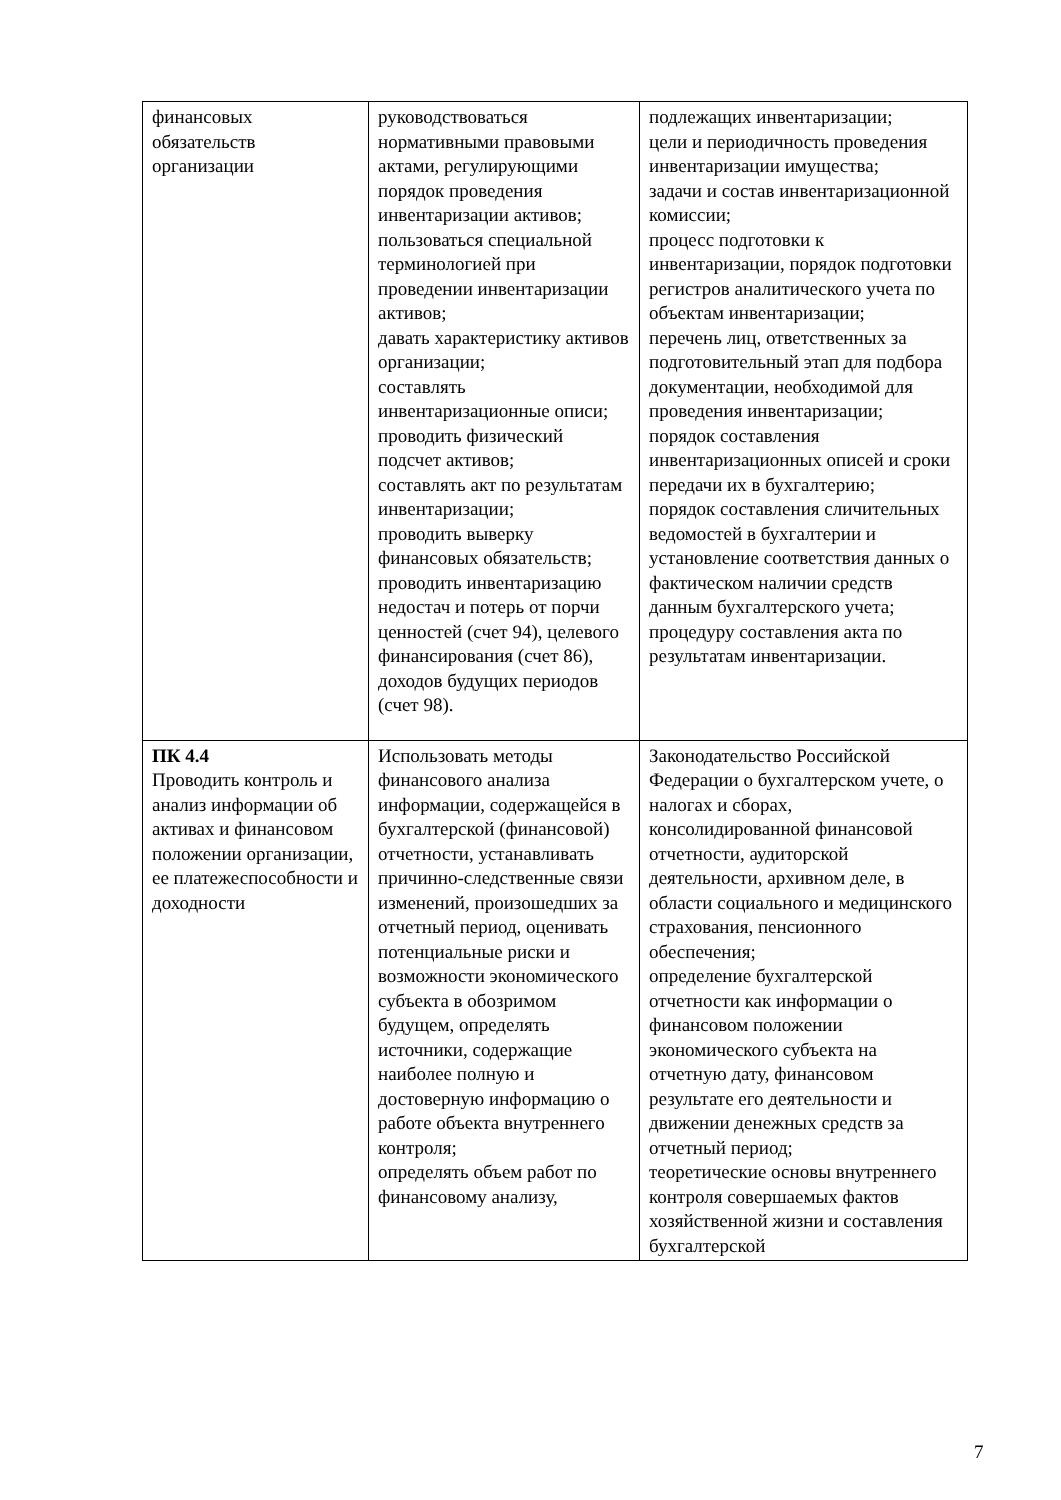| финансовых обязательств организации | руководствоваться нормативными правовыми актами, регулирующими порядок проведения инвентаризации активов; пользоваться специальной терминологией при проведении инвентаризации активов; давать характеристику активов организации; составлять инвентаризационные описи; проводить физический подсчет активов; составлять акт по результатам инвентаризации; проводить выверку финансовых обязательств; проводить инвентаризацию недостач и потерь от порчи ценностей (счет 94), целевого финансирования (счет 86), доходов будущих периодов (счет 98). | подлежащих инвентаризации; цели и периодичность проведения инвентаризации имущества; задачи и состав инвентаризационной комиссии; процесс подготовки к инвентаризации, порядок подготовки регистров аналитического учета по объектам инвентаризации; перечень лиц, ответственных за подготовительный этап для подбора документации, необходимой для проведения инвентаризации; порядок составления инвентаризационных описей и сроки передачи их в бухгалтерию; порядок составления сличительных ведомостей в бухгалтерии и установление соответствия данных о фактическом наличии средств данным бухгалтерского учета; процедуру составления акта по результатам инвентаризации. |
| ПК 4.4 Проводить контроль и анализ информации об активах и финансовом положении организации, ее платежеспособности и доходности | Использовать методы финансового анализа информации, содержащейся в бухгалтерской (финансовой) отчетности, устанавливать причинно-следственные связи изменений, произошедших за отчетный период, оценивать потенциальные риски и возможности экономического субъекта в обозримом будущем, определять источники, содержащие наиболее полную и достоверную информацию о работе объекта внутреннего контроля; определять объем работ по финансовому анализу, | Законодательство Российской Федерации о бухгалтерском учете, о налогах и сборах, консолидированной финансовой отчетности, аудиторской деятельности, архивном деле, в области социального и медицинского страхования, пенсионного обеспечения; определение бухгалтерской отчетности как информации о финансовом положении экономического субъекта на отчетную дату, финансовом результате его деятельности и движении денежных средств за отчетный период; теоретические основы внутреннего контроля совершаемых фактов хозяйственной жизни и составления бухгалтерской |
7